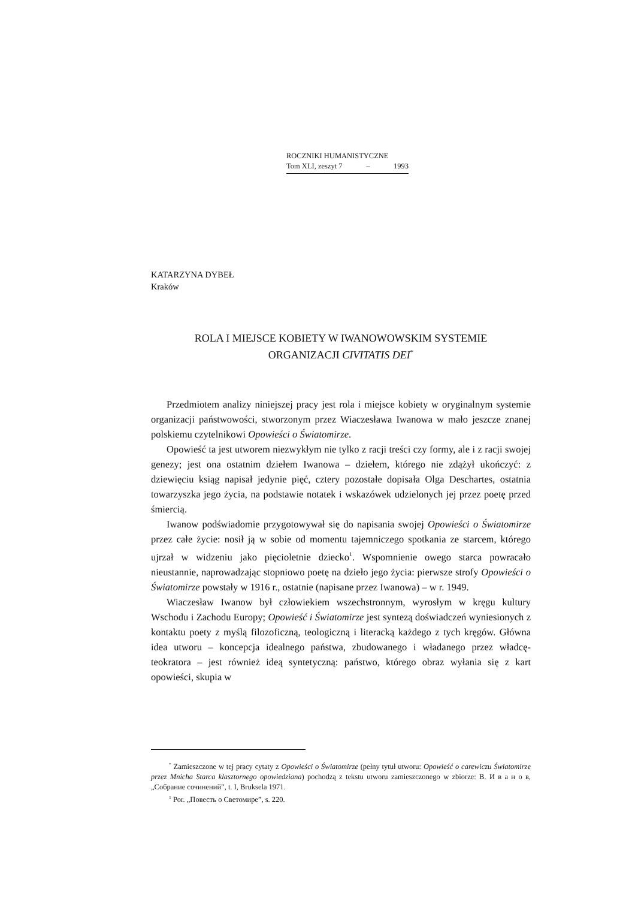ROCZNIKI HUMANISTYCZNE
Tom XLI, zeszyt 7 – 1993
KATARZYNA DYBEŁ
Kraków
ROLA I MIEJSCE KOBIETY W IWANOWOWSKIM SYSTEMIE
ORGANIZACJI CIVITATIS DEI<sup>*</sup>
Przedmiotem analizy niniejszej pracy jest rola i miejsce kobiety w oryginalnym systemie organizacji państwowości, stworzonym przez Wiaczesława Iwanowa w mało jeszcze znanej polskiemu czytelnikowi Opowieści o Światomirze.
Opowieść ta jest utworem niezwykłym nie tylko z racji treści czy formy, ale i z racji swojej genezy; jest ona ostatnim dziełem Iwanowa – dziełem, którego nie zdążył ukończyć: z dziewięciu ksiąg napisał jedynie pięć, cztery pozostałe dopisała Olga Deschartes, ostatnia towarzyszka jego życia, na podstawie notatek i wskazówek udzielonych jej przez poetę przed śmiercią.
Iwanow podświadomie przygotowywał się do napisania swojej Opowieści o Światomirze przez całe życie: nosił ją w sobie od momentu tajemniczego spotkania ze starcem, którego ujrzał w widzeniu jako pięcioletnie dziecko<sup>1</sup>. Wspomnienie owego starca powracało nieustannie, naprowadzając stopniowo poetę na dzieło jego życia: pierwsze strofy Opowieści o Światomirze powstały w 1916 r., ostatnie (napisane przez Iwanowa) – w r. 1949.
Wiaczesław Iwanow był człowiekiem wszechstronnym, wyrosłym w kręgu kultury Wschodu i Zachodu Europy; Opowieść i Światomirze jest syntezą doświadczeń wyniesionych z kontaktu poety z myślą filozoficzną, teologiczną i literacką każdego z tych kręgów. Główna idea utworu – koncepcja idealnego państwa, zbudowanego i władanego przez władcę-teokratora – jest również ideą syntetyczną: państwo, którego obraz wyłania się z kart opowieści, skupia w
<sup>*</sup> Zamieszczone w tej pracy cytaty z Opowieści o Światomirze (pełny tytuł utworu: Opowieść o carewiczu Światomirze przez Mnicha Starca klasztornego opowiedziana) pochodzą z tekstu utworu zamieszczonego w zbiorze: В. И в а н о в, „Собрание сочинений”, t. I, Bruksela 1971.
<sup>1</sup> Por. „Повесть о Светомире”, s. 220.